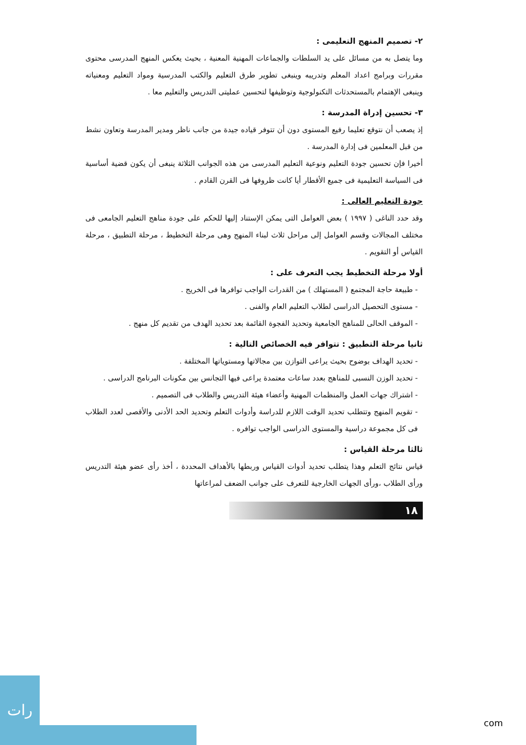٢- تصميم المنهج التعليمى :
وما يتصل به من مسائل على يد السلطات والجماعات المهنية المعنية ، بحيث يعكس المنهج المدرسى محتوى مقررات وبرامج اعداد المعلم وتدريبه وينبغى تطوير طرق التعليم والكتب المدرسية ومواد التعليم ومعنياته وينبغى الإهتمام بالمستحدثات التكنولوجية وتوظيفها لتحسين عمليتى التدريس والتعليم معا .
٣- تحسين إدراة المدرسة :
إذ يصعب أن نتوقع تعليما رفيع المستوى دون أن تتوفر قياده جيدة من جانب ناظر ومدير المدرسة وتعاون نشط من قبل المعلمين فى إدارة المدرسة .
أخيرا فإن تحسين جودة التعليم ونوعية التعليم المدرسى من هذه الجوانب الثلاثة ينبغى أن يكون قضية أساسية فى السياسة التعليمية فى جميع الأقطار أيا كانت ظروفها فى القرن القادم .
جودة التعليم العالى :
وقد حدد الناغى ( ١٩٩٧ ) بعض العوامل التى يمكن الإستناد إليها للحكم على جودة مناهج التعليم الجامعى فى مختلف المجالات وقسم العوامل إلى مراحل ثلاث لبناء المنهج وهى مرحلة التخطيط ، مرحلة التطبيق ، مرحلة القياس أو التقويم .
أولا مرحلة التخطيط يجب التعرف على :
- طبيعة حاجة المجتمع ( المستهلك ) من القدرات الواجب توافرها فى الخريج .
- مستوى التحصيل الدراسى لطلاب التعليم العام والفنى .
- الموقف الحالى للمناهج الجامعية وتحديد الفجوة القائمة بعد تحديد الهدف من تقديم كل منهج .
ثانيا مرحلة التطبيق : تتوافر فيه الخصائص التالية :
- تحديد الهداف بوضوح بحيث يراعى التوازن بين مجالاتها ومستوياتها المختلفة .
- تحديد الوزن النسبى للمناهج بعدد ساعات معتمدة يراعى فيها التجانس بين مكونات البرنامج الدراسى .
- اشتراك جهات العمل والمنظمات المهنية وأعضاء هيئة التدريس والطلاب فى التصميم .
- تقويم المنهج وتتطلب تحديد الوقت اللازم للدراسة وأدوات التعلم وتحديد الحد الأدنى والأقصى لعدد الطلاب فى كل مجموعة دراسية والمستوى الدراسى الواجب توافره .
ثالثا مرحلة القياس :
قياس نتائج التعلم وهذا يتطلب تحديد أدوات القياس وربطها بالأهداف المحددة ، أخذ رأى عضو هيئة التدريس ورأى الطلاب ،ورأى الجهات الخارجية للتعرف على جوانب الضعف لمراعاتها
١٨
رات
com